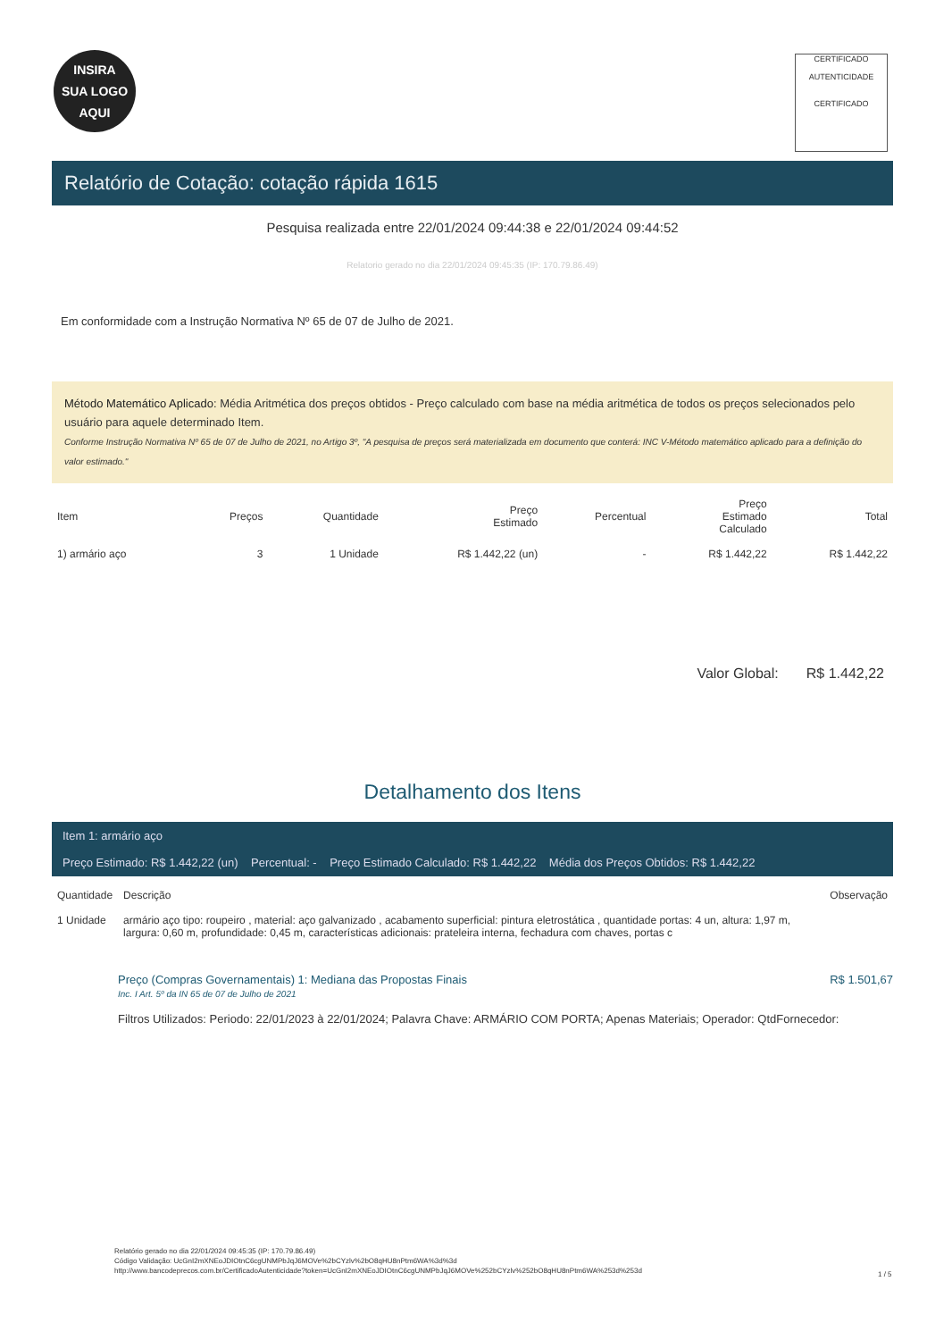INSIRA
SUA LOGO
AQUI
CERTIFICADO
AUTENTICIDADE
CERTIFICADO
Relatório de Cotação: cotação rápida 1615
Pesquisa realizada entre 22/01/2024 09:44:38 e 22/01/2024 09:44:52
Relatorio gerado no dia 22/01/2024 09:45:35 (IP: 170.79.86.49)
Em conformidade com a Instrução Normativa Nº 65 de 07 de Julho de 2021.
Método Matemático Aplicado: Média Aritmética dos preços obtidos - Preço calculado com base na média aritmética de todos os preços selecionados pelo usuário para aquele determinado Item.
Conforme Instrução Normativa Nº 65 de 07 de Julho de 2021, no Artigo 3º, "A pesquisa de preços será materializada em documento que conterá: INC V-Método matemático aplicado para a definição do valor estimado."
| Item | Preços | Quantidade | Preço Estimado | Percentual | Preço Estimado Calculado | Total |
| --- | --- | --- | --- | --- | --- | --- |
| 1) armário aço | 3 | 1 Unidade | R$ 1.442,22 (un) | - | R$ 1.442,22 | R$ 1.442,22 |
Valor Global: R$ 1.442,22
Detalhamento dos Itens
Item 1: armário aço
Preço Estimado: R$ 1.442,22 (un) Percentual: - Preço Estimado Calculado: R$ 1.442,22 Média dos Preços Obtidos: R$ 1.442,22
| Quantidade | Descrição | Observação |
| --- | --- | --- |
| 1 Unidade | armário aço tipo: roupeiro , material: aço galvanizado , acabamento superficial: pintura eletrostática , quantidade portas: 4 un, altura: 1,97 m, largura: 0,60 m, profundidade: 0,45 m, características adicionais: prateleira interna, fechadura com chaves, portas c | |
Preço (Compras Governamentais) 1: Mediana das Propostas Finais R$ 1.501,67
Inc. I Art. 5º da IN 65 de 07 de Julho de 2021
Filtros Utilizados: Periodo: 22/01/2023 à 22/01/2024; Palavra Chave: ARMÁRIO COM PORTA; Apenas Materiais; Operador: QtdFornecedor:
Relatório gerado no dia 22/01/2024 09:45:35 (IP: 170.79.86.49)
Código Validação: UcGnI2mXNEoJDIOtnC6cgUNMPbJqJ6MOVe%2bCYzlv%2bO8qHU8nPtm6WA%3d%3d
http://www.bancodeprecos.com.br/CertificadoAutenticidade?token=UcGnI2mXNEoJDIOtnC6cgUNMPbJqJ6MOVe%252bCYzlv%252bO8qHU8nPtm6WA%253d%253d
1 / 5